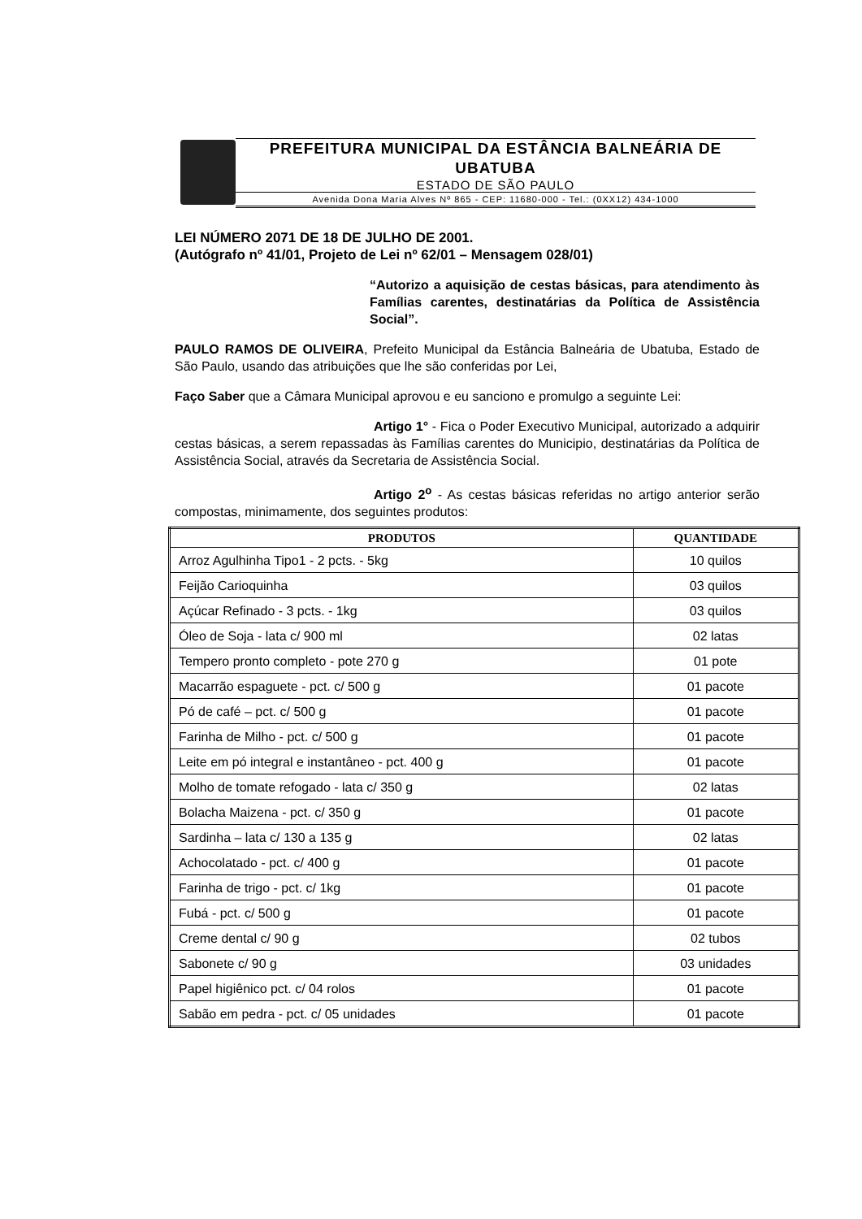PREFEITURA MUNICIPAL DA ESTÂNCIA BALNEÁRIA DE
UBATUBA
ESTADO DE SÃO PAULO
Avenida Dona Maria Alves Nº 865 - CEP: 11680-000 - Tel.: (0XX12) 434-1000
LEI NÚMERO 2071 DE 18 DE JULHO DE 2001.
(Autógrafo nº 41/01, Projeto de Lei nº 62/01 – Mensagem 028/01)
“Autorizo a aquisição de cestas básicas, para atendimento às Famílias carentes, destinatárias da Política de Assistência Social”.
PAULO RAMOS DE OLIVEIRA, Prefeito Municipal da Estância Balneária de Ubatuba, Estado de São Paulo, usando das atribuições que lhe são conferidas por Lei,
Faço Saber que a Câmara Municipal aprovou e eu sanciono e promulgo a seguinte Lei:
Artigo 1° - Fica o Poder Executivo Municipal, autorizado a adquirir cestas básicas, a serem repassadas às Famílias carentes do Municipio, destinatárias da Política de Assistência Social, através da Secretaria de Assistência Social.
Artigo 2<sup>o</sup> - As cestas básicas referidas no artigo anterior serão compostas, minimamente, dos seguintes produtos:
| PRODUTOS | QUANTIDADE |
| --- | --- |
| Arroz Agulhinha Tipo1 - 2 pcts. - 5kg | 10 quilos |
| Feijão Carioquinha | 03 quilos |
| Açúcar Refinado - 3 pcts. - 1kg | 03 quilos |
| Óleo de Soja - lata c/ 900 ml | 02 latas |
| Tempero pronto completo - pote 270 g | 01 pote |
| Macarrão espaguete - pct. c/ 500 g | 01 pacote |
| Pó de café – pct. c/ 500 g | 01 pacote |
| Farinha de Milho - pct. c/ 500 g | 01 pacote |
| Leite em pó integral e instantâneo - pct. 400 g | 01 pacote |
| Molho de tomate refogado - lata c/ 350 g | 02 latas |
| Bolacha Maizena - pct. c/ 350 g | 01 pacote |
| Sardinha – lata c/ 130 a 135 g | 02 latas |
| Achocolatado - pct. c/ 400 g | 01 pacote |
| Farinha de trigo - pct. c/ 1kg | 01 pacote |
| Fubá - pct. c/ 500 g | 01 pacote |
| Creme dental c/ 90 g | 02 tubos |
| Sabonete c/ 90 g | 03 unidades |
| Papel higiênico pct. c/ 04 rolos | 01 pacote |
| Sabão em pedra - pct. c/ 05 unidades | 01 pacote |